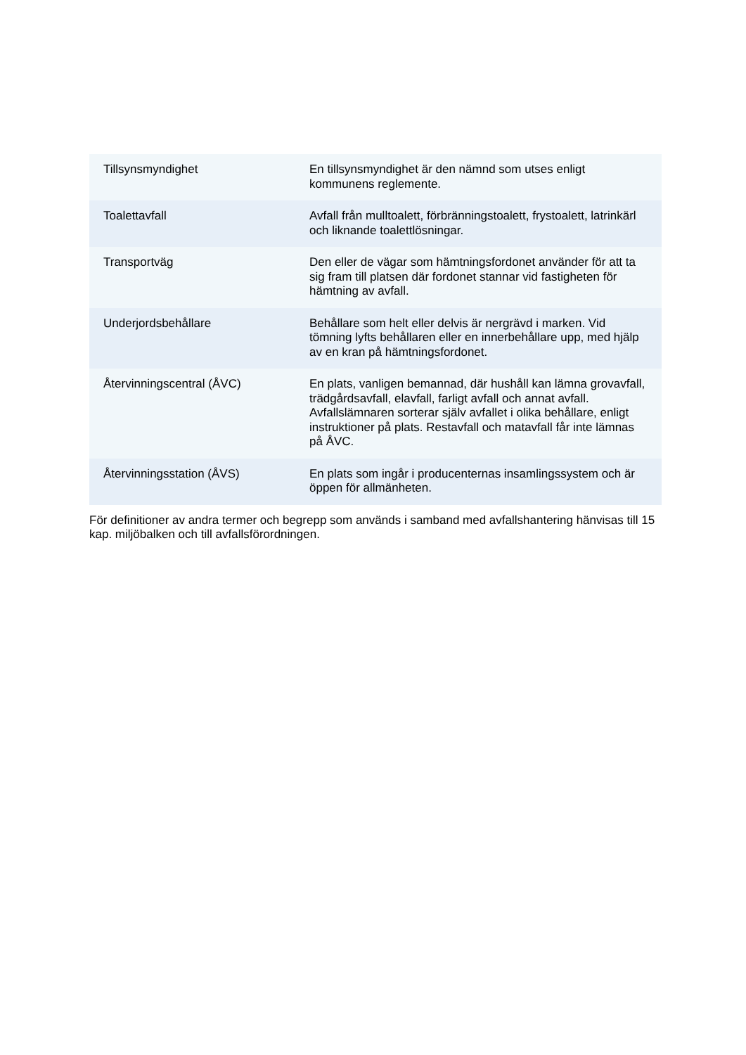| Tillsynsmyndighet | En tillsynsmyndighet är den nämnd som utses enligt kommunens reglemente. |
| Toalettavfall | Avfall från mulltoalett, förbränningstoalett, frystoalett, latrinkärl och liknande toalettlösningar. |
| Transportväg | Den eller de vägar som hämtningsfordonet använder för att ta sig fram till platsen där fordonet stannar vid fastigheten för hämtning av avfall. |
| Underjordsbehållare | Behållare som helt eller delvis är nergrävd i marken. Vid tömning lyfts behållaren eller en innerbehållare upp, med hjälp av en kran på hämtningsfordonet. |
| Återvinningscentral (ÅVC) | En plats, vanligen bemannad, där hushåll kan lämna grovavfall, trädgårdsavfall, elavfall, farligt avfall och annat avfall. Avfallslämnaren sorterar själv avfallet i olika behållare, enligt instruktioner på plats. Restavfall och matavfall får inte lämnas på ÅVC. |
| Återvinningsstation (ÅVS) | En plats som ingår i producenternas insamlingssystem och är öppen för allmänheten. |
För definitioner av andra termer och begrepp som används i samband med avfallshantering hänvisas till 15 kap. miljöbalken och till avfallsförordningen.